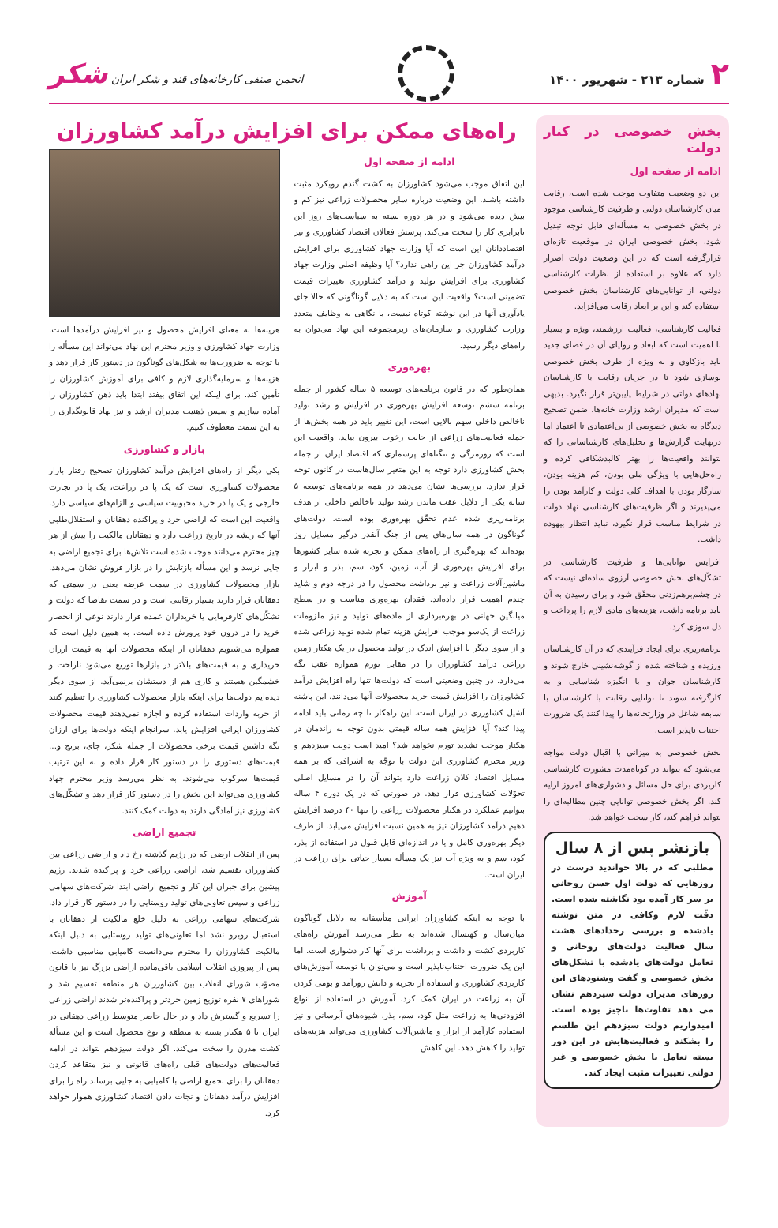۲شماره ۲۱۳ - شهریور ۱۴۰۰
انجمن صنفی کارخانه‌های قند و شکر ایران شکر
بخش خصوصی در کنار دولت
ادامه از صفحه اول
این دو وضعیت متفاوت موجب شده است، رقابت میان کارشناسان دولتی و ظرفیت کارشناسی موجود در بخش خصوصی به مسأله‌ای قابل توجه تبدیل شود. بخش خصوصی ایران در موقعیت تازه‌ای قرارگرفته است که در این وضعیت دولت اصرار دارد که علاوه بر استفاده از نظرات کارشناسی دولتی، از توانایی‌های کارشناسان بخش خصوصی استفاده کند و این بر ابعاد رقابت می‌افزاید.
فعالیت کارشناسی، فعالیت ارزشمند، ویژه و بسیار با اهمیت است که ابعاد و زوایای آن در فضای جدید باید بازکاوی و به ویژه از طرف بخش خصوصی نوسازی شود تا در جریان رقابت با کارشناسان نهادهای دولتی در شرایط پایین‌تر قرار نگیرد. بدیهی است که مدیران ارشد وزارت خانه‌ها، ضمن تصحیح دیدگاه به بخش خصوصی از بی‌اعتمادی تا اعتماد اما درنهایت گزارش‌ها و تحلیل‌های کارشناسانی را که بتوانند واقعیت‌ها را بهتر کالبدشکافی کرده و راه‌حل‌هایی با ویژگی ملی بودن، کم هزینه بودن، سازگار بودن با اهداف کلی دولت و کارآمد بودن را می‌پذیرند و اگر ظرفیت‌های کارشناسی نهاد دولت در شرایط مناسب قرار نگیرد، نباید انتظار بیهوده داشت.
افزایش توانایی‌ها و ظرفیت کارشناسی در تشکّل‌های بخش خصوصی آرزوی ساده‌ای نیست که در چشم‌برهم‌زدنی محقّق شود و برای رسیدن به آن باید برنامه داشت، هزینه‌های مادی لازم را پرداخت و دل سوزی کرد.
برنامه‌ریزی برای ایجاد فرآیندی که در آن کارشناسان ورزیده و شناخته شده از گوشه‌نشینی خارج شوند و کارشناسان جوان و با انگیزه شناسایی و به کارگرفته شوند تا توانایی رقابت با کارشناسان با سابقه شاغل در وزارتخانه‌ها را پیدا کنند یک ضرورت اجتناب ناپذیر است.
بخش خصوصی به میزانی با اقبال دولت مواجه می‌شود که بتواند در کوتاه‌مدت مشورت کارشناسی کاربردی برای حل مسائل و دشواری‌های امروز ارایه کند. اگر بخش خصوصی توانایی چنین مطالبه‌ای را نتواند فراهم کند، کار سخت خواهد شد.
بازنشر پس از ۸ سال
مطلبی که در بالا خواندید درست در روزهایی که دولت اول حسن روحانی بر سر کار آمده بود نگاشته شده است. دقّت لازم وکافی در متن نوشته یادشده و بررسی رخدادهای هشت سال فعالیت دولت‌های روحانی و تعامل دولت‌های یادشده با تشکل‌های بخش خصوصی و گفت وشنودهای این روزهای مدیران دولت سیزدهم نشان می دهد تفاوت‌ها ناچیز بوده است. امیدواریم دولت سیزدهم این طلسم را بشکند و فعالیت‌هایش در این دور بسته تعامل با بخش خصوصی و غیر دولتی تغییرات مثبت ایجاد کند.
راه‌های ممکن برای افزایش درآمد کشاورزان
ادامه از صفحه اول
این اتفاق موجب می‌شود کشاورزان به کشت گندم رویکرد مثبت داشته باشند. این وضعیت درباره سایر محصولات زراعی نیز کم و بیش دیده می‌شود و در هر دوره بسته به سیاست‌های روز این نابرابری کار را سخت می‌کند. پرسش فعالان اقتصاد کشاورزی و نیز اقتصاددانان این است که آیا وزارت جهاد کشاورزی برای افزایش درآمد کشاورزان جز این راهی ندارد؟ آیا وظیفه اصلی وزارت جهاد کشاورزی برای افزایش تولید و درآمد کشاورزی تغییرات قیمت تضمینی است؟ واقعیت این است که به دلایل گوناگونی که حالا جای یادآوری آنها در این نوشته کوتاه نیست، با نگاهی به وظایف متعدد وزارت کشاورزی و سازمان‌های زیرمجموعه این نهاد می‌توان به راه‌های دیگر رسید.
بهره‌وری
همان‌طور که در قانون برنامه‌های توسعه ۵ ساله کشور از جمله برنامه ششم توسعه افزایش بهره‌وری در افزایش و رشد تولید ناخالص داخلی سهم بالایی است، این تغییر باید در همه بخش‌ها از جمله فعالیت‌های زراعی از حالت رخوت بیرون بیاید. واقعیت این است که روزمرگی و تنگناهای پرشماری که اقتصاد ایران از جمله بخش کشاورزی دارد توجه به این متغیر سال‌هاست در کانون توجه قرار ندارد. بررسی‌ها نشان می‌دهد در همه برنامه‌های توسعه ۵ ساله یکی از دلایل عقب ماندن رشد تولید ناخالص داخلی از هدف برنامه‌ریزی شده عدم تحقّق بهره‌وری بوده است. دولت‌های گوناگون در همه سال‌های پس از جنگ آنقدر درگیر مسایل روز بوده‌اند که بهره‌گیری از راه‌های ممکن و تجربه شده سایر کشورها برای افزایش بهره‌وری از آب، زمین، کود، سم، بذر و ابزار و ماشین‌آلات زراعت و نیز برداشت محصول را در درجه دوم و شاید چندم اهمیت قرار داده‌اند. فقدان بهره‌وری مناسب و در سطح میانگین جهانی در بهره‌برداری از ماده‌های تولید و نیز ملزومات زراعت از یک‌سو موجب افزایش هزینه تمام شده تولید زراعی شده و از سوی دیگر با افزایش اندک در تولید محصول در یک هکتار زمین زراعی درآمد کشاورزان را در مقابل تورم همواره عقب نگه می‌دارد. در چنین وضعیتی است که دولت‌ها تنها راه افزایش درآمد کشاورزان را افزایش قیمت خرید محصولات آنها می‌دانند. این پاشنه آشیل کشاورزی در ایران است. این راهکار تا چه زمانی باید ادامه پیدا کند؟ آیا افزایش همه ساله قیمتی بدون توجه به راندمان در هکتار موجب تشدید تورم نخواهد شد؟ امید است دولت سیزدهم و وزیر محترم کشاورزی این دولت با توجّه به اشرافی که بر همه مسایل اقتصاد کلان زراعت دارد بتواند آن را در مسایل اصلی تحوّلات کشاورزی قرار دهد. در صورتی که در یک دوره ۴ ساله بتوانیم عملکرد در هکتار محصولات زراعی را تنها ۴۰ درصد افزایش دهیم درآمد کشاورزان نیز به همین نسبت افزایش می‌یابد. از طرف دیگر بهره‌وری کامل و یا در اندازه‌ای قابل قبول در استفاده از بذر، کود، سم و به ویژه آب نیز یک مسأله بسیار حیاتی برای زراعت در ایران است.
آموزش
با توجه به اینکه کشاورزان ایرانی متأسفانه به دلایل گوناگون میان‌سال و کهنسال شده‌اند به نظر می‌رسد آموزش راه‌های کاربردی کشت و داشت و برداشت برای آنها کار دشواری است. اما این یک ضرورت اجتناب‌ناپذیر است و می‌توان با توسعه آموزش‌های کاربردی کشاورزی و استفاده از تجربه و دانش روزآمد و بومی کردن آن به زراعت در ایران کمک کرد. آموزش در استفاده از انواع افزودنی‌ها به زراعت مثل کود، سم، بذر، شیوه‌های آبرسانی و نیز استفاده کارآمد از ابزار و ماشین‌آلات کشاورزی می‌تواند هزینه‌های تولید را کاهش دهد. این کاهش
هزینه‌ها به معنای افزایش محصول و نیز افزایش درآمدها است. وزارت جهاد کشاورزی و وزیر محترم این نهاد می‌تواند این مسأله را با توجه به ضرورت‌ها به شکل‌های گوناگون در دستور کار قرار دهد و هزینه‌ها و سرمایه‌گذاری لازم و کافی برای آموزش کشاورزان را تأمین کند. برای اینکه این اتفاق بیفتد ابتدا باید ذهن کشاورزان را آماده سازیم و سپس ذهنیت مدیران ارشد و نیز نهاد قانونگذاری را به این سمت معطوف کنیم.
بازار و کشاورزی
یکی دیگر از راه‌های افزایش درآمد کشاورزان تصحیح رفتار بازار محصولات کشاورزی است که یک پا در زراعت، یک پا در تجارت خارجی و یک پا در خرید محبوبیت سیاسی و الزام‌های سیاسی دارد. واقعیت این است که اراضی خرد و پراکنده دهقانان و استقلال‌طلبی آنها که ریشه در تاریخ زراعت دارد و دهقانان مالکیت را بیش از هر چیز محترم می‌دانند موجب شده است تلاش‌ها برای تجمیع اراضی به جایی نرسد و این مسأله بازتابش را در بازار فروش نشان می‌دهد. بازار محصولات کشاورزی در سمت عرضه یعنی در سمتی که دهقانان قرار دارند بسیار رقابتی است و در سمت تقاضا که دولت و تشکّل‌های کارفرمایی یا خریداران عمده قرار دارند نوعی از انحصار خرید را در درون خود پرورش داده است. به همین دلیل است که همواره می‌شنویم دهقانان از اینکه محصولات آنها به قیمت ارزان خریداری و به قیمت‌های بالاتر در بازارها توزیع می‌شود ناراحت و خشمگین هستند و کاری هم از دستشان برنمی‌آید. از سوی دیگر دیده‌ایم دولت‌ها برای اینکه بازار محصولات کشاورزی را تنظیم کنند از حربه واردات استفاده کرده و اجازه نمی‌دهند قیمت محصولات کشاورزان ایرانی افزایش یابد. سرانجام اینکه دولت‌ها برای ارزان نگه داشتن قیمت برخی محصولات از جمله شکر، چای، برنج و... قیمت‌های دستوری را در دستور کار قرار داده و به این ترتیب قیمت‌ها سرکوب می‌شوند. به نظر می‌رسد وزیر محترم جهاد کشاورزی می‌تواند این بخش را در دستور کار قرار دهد و تشکّل‌های کشاورزی نیز آمادگی دارند به دولت کمک کنند.
تجمیع اراضی
پس از انقلاب ارضی که در رژیم گذشته رخ داد و اراضی زراعی بین کشاورزان تقسیم شد، اراضی زراعی خرد و پراکنده شدند. رژیم پیشین برای جبران این کار و تجمیع اراضی ابتدا شرکت‌های سهامی زراعی و سپس تعاونی‌های تولید روستایی را در دستور کار قرار داد. شرکت‌های سهامی زراعی به دلیل خلع مالکیت از دهقانان با استقبال روبرو نشد اما تعاونی‌های تولید روستایی به دلیل اینکه مالکیت کشاورزان را محترم می‌دانست کامیابی مناسبی داشت. پس از پیروزی انقلاب اسلامی باقی‌مانده اراضی بزرگ نیز با قانون مصوّب شورای انقلاب بین کشاورزان هر منطقه تقسیم شد و شوراهای ۷ نفره توزیع زمین خردتر و پراکنده‌تر شدند اراضی زراعی را تسریع و گسترش داد و در حال حاضر متوسط زراعی دهقانی در ایران تا ۵ هکتار بسته به منطقه و نوع محصول است و این مسأله کشت مدرن را سخت می‌کند. اگر دولت سیزدهم بتواند در ادامه فعالیت‌های دولت‌های قبلی راه‌های قانونی و نیز متقاعد کردن دهقانان را برای تجمیع اراضی با کامیابی به جایی برساند راه را برای افزایش درآمد دهقانان و نجات دادن اقتصاد کشاورزی هموار خواهد کرد.